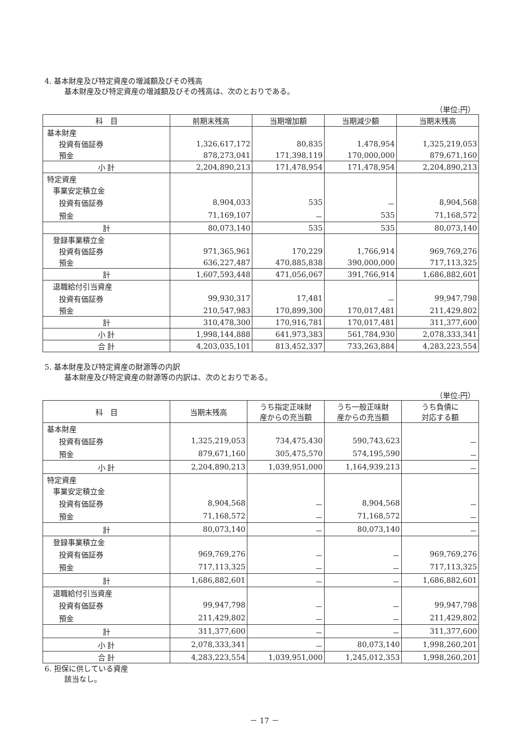4. 基本財産及び特定資産の増減額及びその残高
基本財産及び特定資産の増減額及びその残高は、次のとおりである。
（単位:円）
| 科 目 | 前期末残高 | 当期増加額 | 当期減少額 | 当期末残高 |
| --- | --- | --- | --- | --- |
| 基本財産 | | | | |
| 投資有価証券 | 1,326,617,172 | 80,835 | 1,478,954 | 1,325,219,053 |
| 預金 | 878,273,041 | 171,398,119 | 170,000,000 | 879,671,160 |
| 小 計 | 2,204,890,213 | 171,478,954 | 171,478,954 | 2,204,890,213 |
| 特定資産 | | | | |
| 事業安定積立金 | | | | |
| 投資有価証券 | 8,904,033 | 535 | － | 8,904,568 |
| 預金 | 71,169,107 | － | 535 | 71,168,572 |
| 計 | 80,073,140 | 535 | 535 | 80,073,140 |
| 登録事業積立金 | | | | |
| 投資有価証券 | 971,365,961 | 170,229 | 1,766,914 | 969,769,276 |
| 預金 | 636,227,487 | 470,885,838 | 390,000,000 | 717,113,325 |
| 計 | 1,607,593,448 | 471,056,067 | 391,766,914 | 1,686,882,601 |
| 退職給付引当資産 | | | | |
| 投資有価証券 | 99,930,317 | 17,481 | － | 99,947,798 |
| 預金 | 210,547,983 | 170,899,300 | 170,017,481 | 211,429,802 |
| 計 | 310,478,300 | 170,916,781 | 170,017,481 | 311,377,600 |
| 小 計 | 1,998,144,888 | 641,973,383 | 561,784,930 | 2,078,333,341 |
| 合 計 | 4,203,035,101 | 813,452,337 | 733,263,884 | 4,283,223,554 |
5. 基本財産及び特定資産の財源等の内訳
基本財産及び特定資産の財源等の内訳は、次のとおりである。
（単位:円）
| 科 目 | 当期末残高 | うち指定正味財 産からの充当額 | うち一般正味財 産からの充当額 | うち負債に 対応する額 |
| --- | --- | --- | --- | --- |
| 基本財産 | | | | |
| 投資有価証券 | 1,325,219,053 | 734,475,430 | 590,743,623 | － |
| 預金 | 879,671,160 | 305,475,570 | 574,195,590 | － |
| 小 計 | 2,204,890,213 | 1,039,951,000 | 1,164,939,213 | － |
| 特定資産 | | | | |
| 事業安定積立金 | | | | |
| 投資有価証券 | 8,904,568 | － | 8,904,568 | － |
| 預金 | 71,168,572 | － | 71,168,572 | － |
| 計 | 80,073,140 | － | 80,073,140 | － |
| 登録事業積立金 | | | | |
| 投資有価証券 | 969,769,276 | － | － | 969,769,276 |
| 預金 | 717,113,325 | － | － | 717,113,325 |
| 計 | 1,686,882,601 | － | － | 1,686,882,601 |
| 退職給付引当資産 | | | | |
| 投資有価証券 | 99,947,798 | － | － | 99,947,798 |
| 預金 | 211,429,802 | － | － | 211,429,802 |
| 計 | 311,377,600 | － | － | 311,377,600 |
| 小 計 | 2,078,333,341 | － | 80,073,140 | 1,998,260,201 |
| 合 計 | 4,283,223,554 | 1,039,951,000 | 1,245,012,353 | 1,998,260,201 |
6. 担保に供している資産
該当なし。
－ 17 －